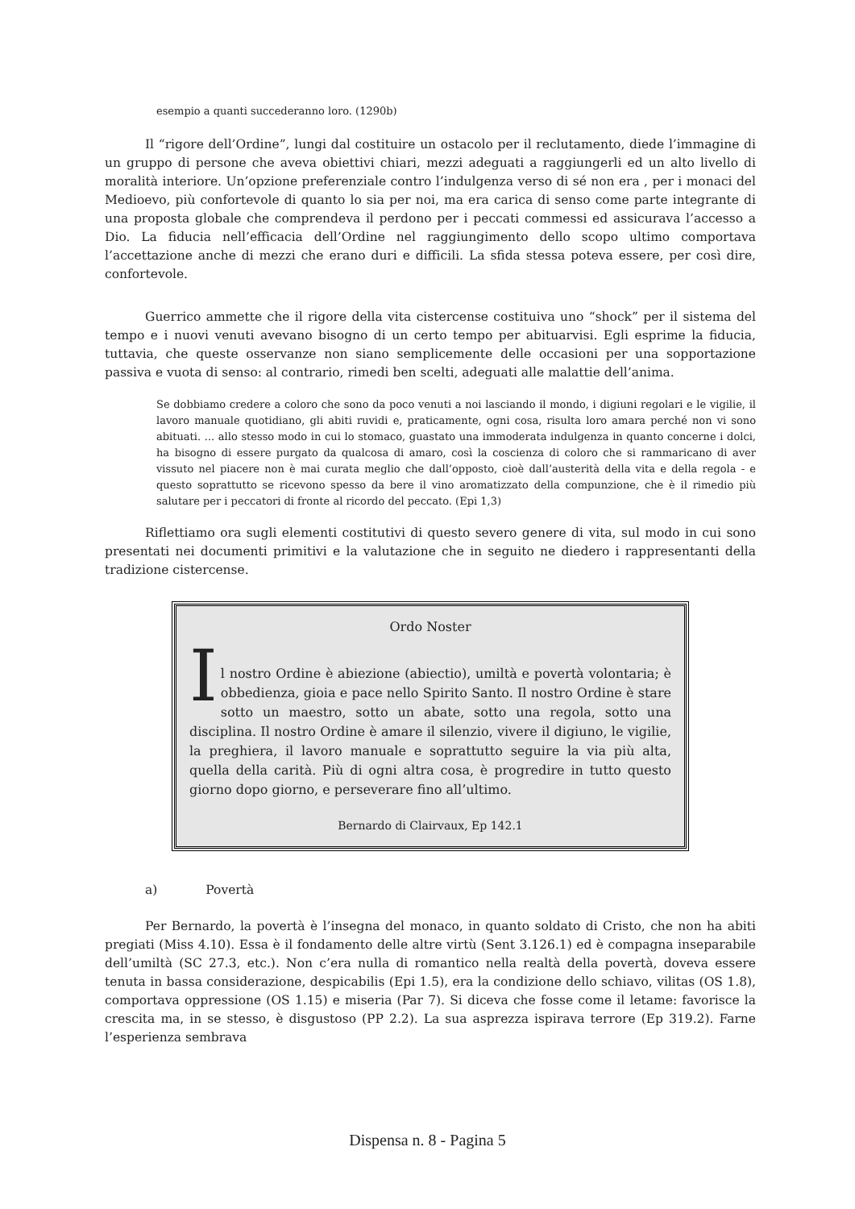esempio a quanti succederanno loro. (1290b)
Il “rigore dell’Ordine”, lungi dal costituire un ostacolo per il reclutamento, diede l’immagine di un gruppo di persone che aveva obiettivi chiari, mezzi adeguati a raggiungerli ed un alto livello di moralità interiore. Un’opzione preferenziale contro l’indulgenza verso di sé non era , per i monaci del Medioevo, più confortevole di quanto lo sia per noi, ma era carica di senso come parte integrante di una proposta globale che comprendeva il perdono per i peccati commessi ed assicurava l’accesso a Dio. La fiducia nell’efficacia dell’Ordine nel raggiungimento dello scopo ultimo comportava l’accettazione anche di mezzi che erano duri e difficili. La sfida stessa poteva essere, per così dire, confortevole.
Guerrico ammette che il rigore della vita cistercense costituiva uno “shock” per il sistema del tempo e i nuovi venuti avevano bisogno di un certo tempo per abituarvisi. Egli esprime la fiducia, tuttavia, che queste osservanze non siano semplicemente delle occasioni per una sopportazione passiva e vuota di senso: al contrario, rimedi ben scelti, adeguati alle malattie dell’anima.
Se dobbiamo credere a coloro che sono da poco venuti a noi lasciando il mondo, i digiuni regolari e le vigilie, il lavoro manuale quotidiano, gli abiti ruvidi e, praticamente, ogni cosa, risulta loro amara perché non vi sono abituati. ... allo stesso modo in cui lo stomaco, guastato una immoderata indulgenza in quanto concerne i dolci, ha bisogno di essere purgato da qualcosa di amaro, così la coscienza di coloro che si rammaricano di aver vissuto nel piacere non è mai curata meglio che dall’opposto, cioè dall’austerità della vita e della regola - e questo soprattutto se ricevono spesso da bere il vino aromatizzato della compunzione, che è il rimedio più salutare per i peccatori di fronte al ricordo del peccato. (Epi 1,3)
Riflettiamo ora sugli elementi costitutivi di questo severo genere di vita, sul modo in cui sono presentati nei documenti primitivi e la valutazione che in seguito ne diedero i rappresentanti della tradizione cistercense.
Ordo Noster
I
l nostro Ordine è abiezione (abiectio), umiltà e povertà volontaria; è obbedienza, gioia e pace nello Spirito Santo. Il nostro Ordine è stare sotto un maestro, sotto un abate, sotto una regola, sotto una disciplina. Il nostro Ordine è amare il silenzio, vivere il digiuno, le vigilie, la preghiera, il lavoro manuale e soprattutto seguire la via più alta, quella della carità. Più di ogni altra cosa, è progredire in tutto questo giorno dopo giorno, e perseverare fino all’ultimo.
Bernardo di Clairvaux, Ep 142.1
a) Povertà
Per Bernardo, la povertà è l’insegna del monaco, in quanto soldato di Cristo, che non ha abiti pregiati (Miss 4.10). Essa è il fondamento delle altre virtù (Sent 3.126.1) ed è compagna inseparabile dell’umiltà (SC 27.3, etc.). Non c’era nulla di romantico nella realtà della povertà, doveva essere tenuta in bassa considerazione, despicabilis (Epi 1.5), era la condizione dello schiavo, vilitas (OS 1.8), comportava oppressione (OS 1.15) e miseria (Par 7). Si diceva che fosse come il letame: favorisce la crescita ma, in se stesso, è disgustoso (PP 2.2). La sua asprezza ispirava terrore (Ep 319.2). Farne l’esperienza sembrava
Dispensa n. 8 - Pagina 5